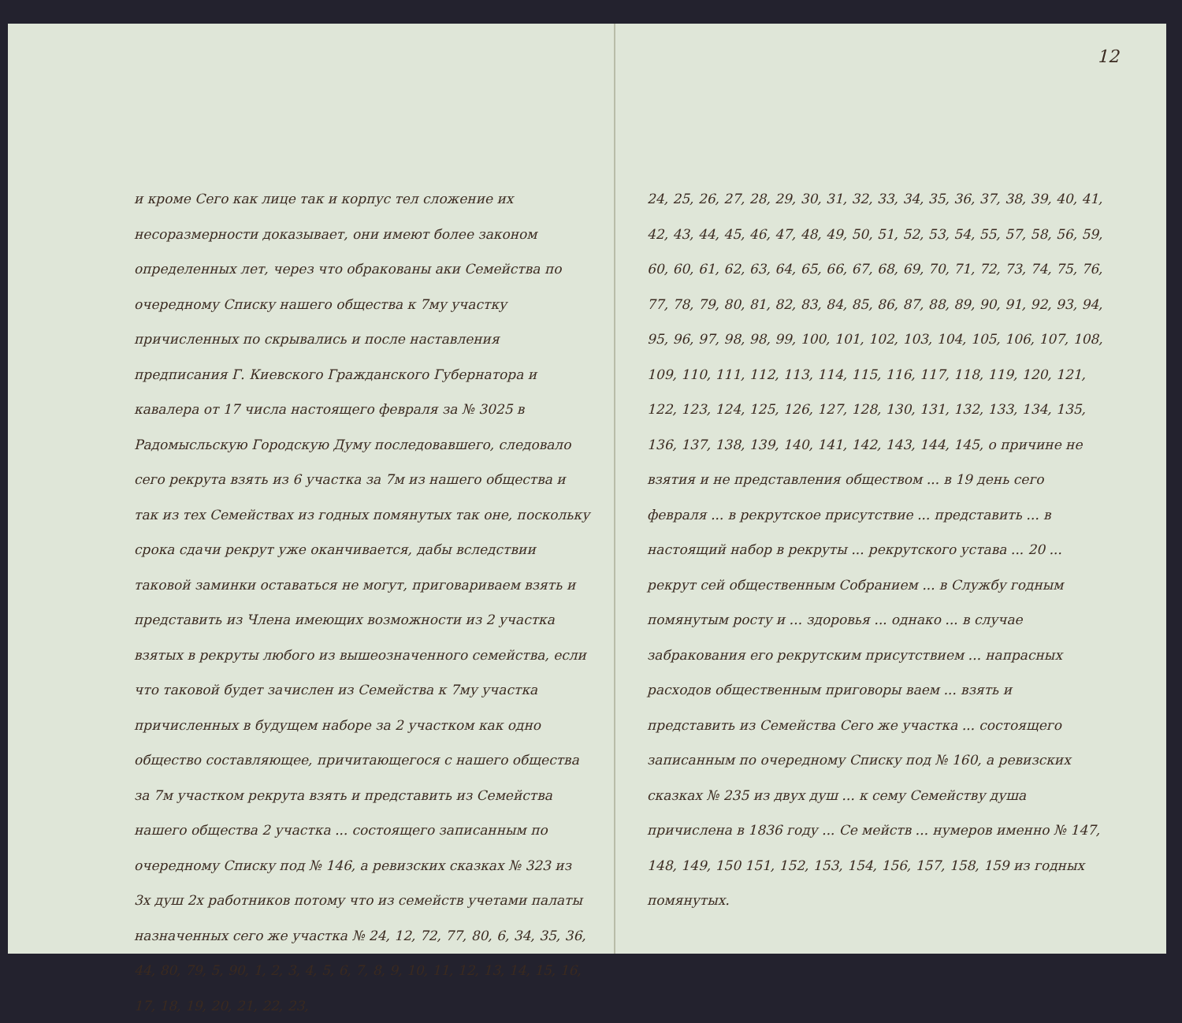и кроме Сего как лице так и корпус тел сложение их несоразмерности доказывает, они имеют более законом определенных лет, через что обракованы аки Семейства по очередному Списку нашего общества к 7му участку причисленных по скрывались и после наставления предписания Г. Киевского Гражданского Губернатора и кавалера от 17 числа настоящего февраля за № 3025 в Радомысльскую Городскую Думу последовавшего, следовало сего рекрута взять из 6 участка за 7м из нашего общества и так из тех Семействах из годных помянутых так оне, поскольку срока сдачи рекрут уже оканчивается, дабы вследствии таковой заминки оставаться не могут, приговариваем взять и представить из Члена имеющих возможности из 2 участка взятых в рекруты любого из вышеозначенного семейства, если что таковой будет зачислен из Семейства к 7му участка причисленных в будущем наборе за 2 участком как одно общество составляющее, причитающегося с нашего общества за 7м участком рекрута взять и представить из Семейства нашего общества 2 участка ... состоящего записанным по очередному Списку под № 146, а ревизских сказках № 323 из 3х душ 2х работников потому что из семейств учетами палаты назначенных сего же участка № 24, 12, 72, 77, 80, 6, 34, 35, 36, 44, 80, 79, 5, 90, 1, 2, 3, 4, 5, 6, 7, 8, 9, 10, 11, 12, 13, 14, 15, 16, 17, 18, 19, 20, 21, 22, 23,
12
24, 25, 26, 27, 28, 29, 30, 31, 32, 33, 34, 35, 36, 37, 38, 39, 40, 41, 42, 43, 44, 45, 46, 47, 48, 49, 50, 51, 52, 53, 54, 55, 57, 58, 56, 59, 60, 60, 61, 62, 63, 64, 65, 66, 67, 68, 69, 70, 71, 72, 73, 74, 75, 76, 77, 78, 79, 80, 81, 82, 83, 84, 85, 86, 87, 88, 89, 90, 91, 92, 93, 94, 95, 96, 97, 98, 98, 99, 100, 101, 102, 103, 104, 105, 106, 107, 108, 109, 110, 111, 112, 113, 114, 115, 116, 117, 118, 119, 120, 121, 122, 123, 124, 125, 126, 127, 128, 130, 131, 132, 133, 134, 135, 136, 137, 138, 139, 140, 141, 142, 143, 144, 145, о причине не взятия и не представления обществом ... в 19 день сего февраля ... в рекрутское присутствие ... представить ... в настоящий набор в рекруты ... рекрутского устава ... 20 ... рекрут сей общественным Собранием ... в Службу годным помянутым росту и ... здоровья ... однако ... в случае забракования его рекрутским присутствием ... напрасных расходов общественным приговоры ваем ... взять и представить из Семейства Сего же участка ... состоящего записанным по очередному Списку под № 160, а ревизских сказках № 235 из двух душ ... к сему Семейству душа причислена в 1836 году ... Се мейств ... нумеров именно № 147, 148, 149, 150 151, 152, 153, 154, 156, 157, 158, 159 из годных помянутых.